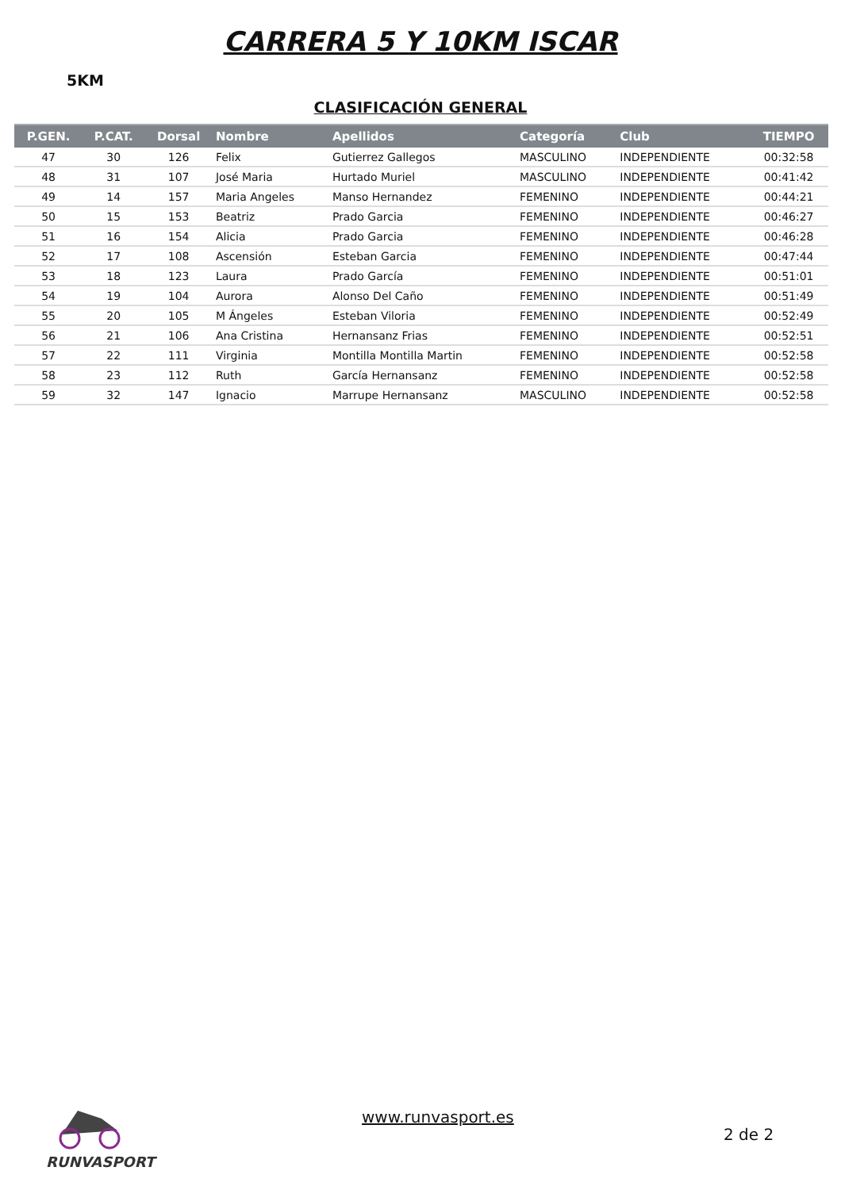CARRERA 5 Y 10KM ISCAR
5KM
CLASIFICACIÓN GENERAL
| P.GEN. | P.CAT. | Dorsal | Nombre | Apellidos | Categoría | Club | TIEMPO |
| --- | --- | --- | --- | --- | --- | --- | --- |
| 47 | 30 | 126 | Felix | Gutierrez Gallegos | MASCULINO | INDEPENDIENTE | 00:32:58 |
| 48 | 31 | 107 | José Maria | Hurtado Muriel | MASCULINO | INDEPENDIENTE | 00:41:42 |
| 49 | 14 | 157 | Maria Angeles | Manso Hernandez | FEMENINO | INDEPENDIENTE | 00:44:21 |
| 50 | 15 | 153 | Beatriz | Prado Garcia | FEMENINO | INDEPENDIENTE | 00:46:27 |
| 51 | 16 | 154 | Alicia | Prado Garcia | FEMENINO | INDEPENDIENTE | 00:46:28 |
| 52 | 17 | 108 | Ascensión | Esteban Garcia | FEMENINO | INDEPENDIENTE | 00:47:44 |
| 53 | 18 | 123 | Laura | Prado García | FEMENINO | INDEPENDIENTE | 00:51:01 |
| 54 | 19 | 104 | Aurora | Alonso Del Caño | FEMENINO | INDEPENDIENTE | 00:51:49 |
| 55 | 20 | 105 | M Ángeles | Esteban Viloria | FEMENINO | INDEPENDIENTE | 00:52:49 |
| 56 | 21 | 106 | Ana Cristina | Hernansanz Frias | FEMENINO | INDEPENDIENTE | 00:52:51 |
| 57 | 22 | 111 | Virginia | Montilla Montilla Martin | FEMENINO | INDEPENDIENTE | 00:52:58 |
| 58 | 23 | 112 | Ruth | García Hernansanz | FEMENINO | INDEPENDIENTE | 00:52:58 |
| 59 | 32 | 147 | Ignacio | Marrupe Hernansanz | MASCULINO | INDEPENDIENTE | 00:52:58 |
RUNVASPORT
www.runvasport.es
2 de 2